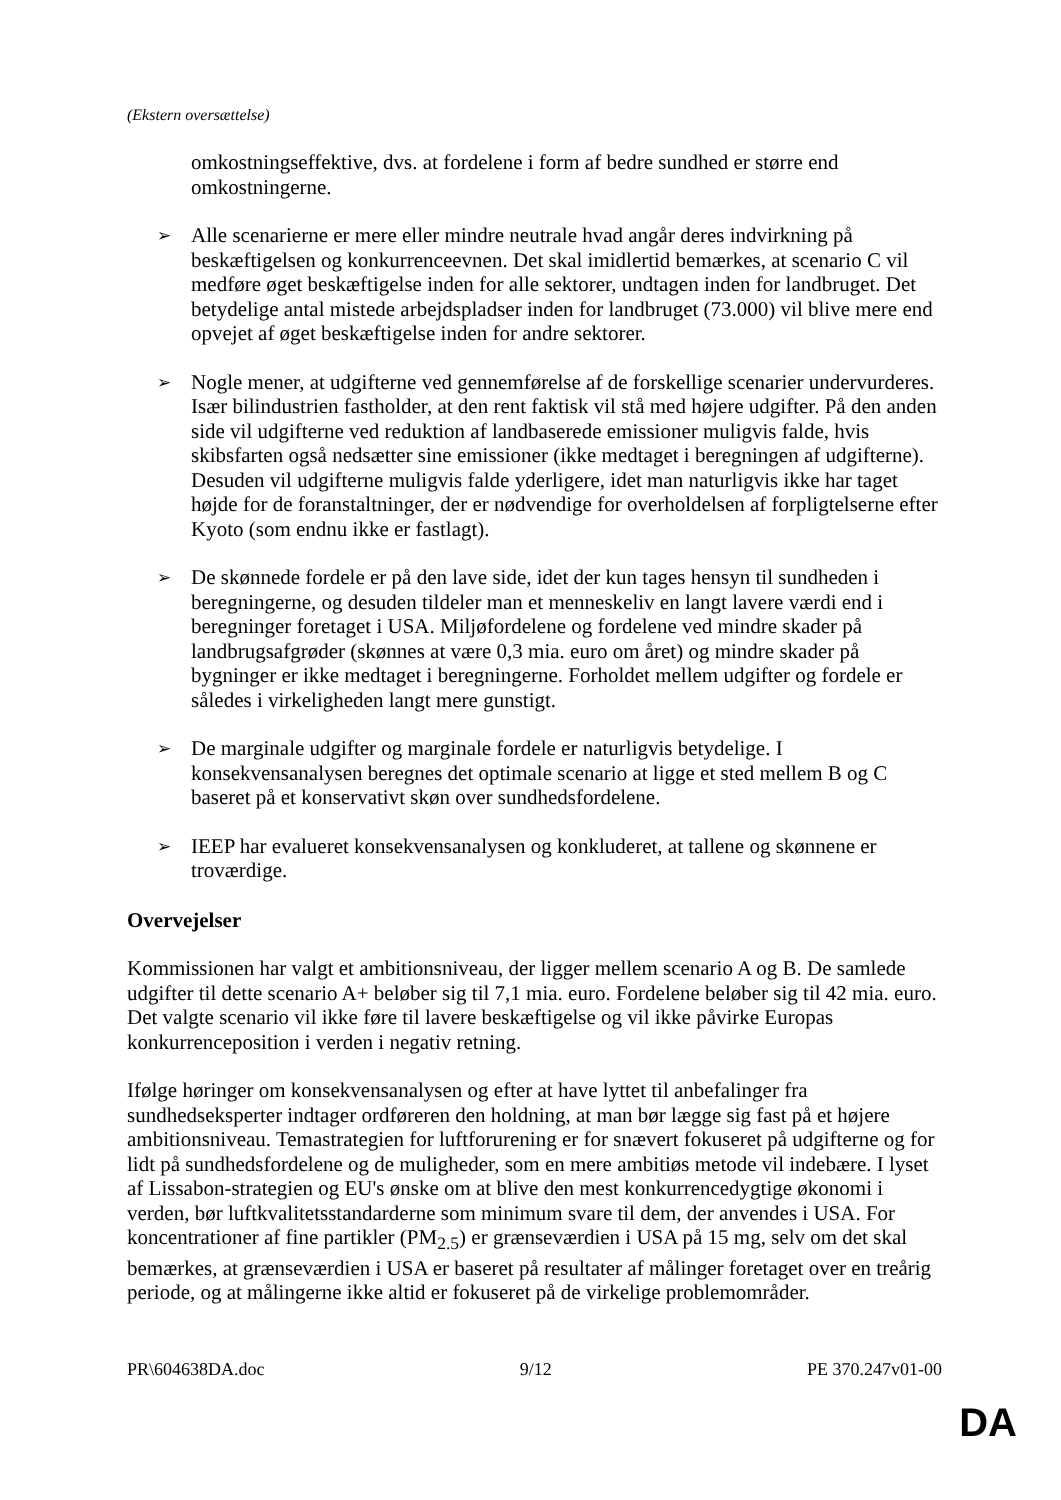(Ekstern oversættelse)
omkostningseffektive, dvs. at fordelene i form af bedre sundhed er større end omkostningerne.
➢
Alle scenarierne er mere eller mindre neutrale hvad angår deres indvirkning på beskæftigelsen og konkurrenceevnen. Det skal imidlertid bemærkes, at scenario C vil medføre øget beskæftigelse inden for alle sektorer, undtagen inden for landbruget. Det betydelige antal mistede arbejdspladser inden for landbruget (73.000) vil blive mere end opvejet af øget beskæftigelse inden for andre sektorer.
➢
Nogle mener, at udgifterne ved gennemførelse af de forskellige scenarier undervurderes. Især bilindustrien fastholder, at den rent faktisk vil stå med højere udgifter. På den anden side vil udgifterne ved reduktion af landbaserede emissioner muligvis falde, hvis skibsfarten også nedsætter sine emissioner (ikke medtaget i beregningen af udgifterne). Desuden vil udgifterne muligvis falde yderligere, idet man naturligvis ikke har taget højde for de foranstaltninger, der er nødvendige for overholdelsen af forpligtelserne efter Kyoto (som endnu ikke er fastlagt).
➢
De skønnede fordele er på den lave side, idet der kun tages hensyn til sundheden i beregningerne, og desuden tildeler man et menneskeliv en langt lavere værdi end i beregninger foretaget i USA. Miljøfordelene og fordelene ved mindre skader på landbrugsafgrøder (skønnes at være 0,3 mia. euro om året) og mindre skader på bygninger er ikke medtaget i beregningerne. Forholdet mellem udgifter og fordele er således i virkeligheden langt mere gunstigt.
➢
De marginale udgifter og marginale fordele er naturligvis betydelige. I konsekvensanalysen beregnes det optimale scenario at ligge et sted mellem B og C baseret på et konservativt skøn over sundhedsfordelene.
➢
IEEP har evalueret konsekvensanalysen og konkluderet, at tallene og skønnene er troværdige.
Overvejelser
Kommissionen har valgt et ambitionsniveau, der ligger mellem scenario A og B. De samlede udgifter til dette scenario A+ beløber sig til 7,1 mia. euro. Fordelene beløber sig til 42 mia. euro. Det valgte scenario vil ikke føre til lavere beskæftigelse og vil ikke påvirke Europas konkurrenceposition i verden i negativ retning.
Ifølge høringer om konsekvensanalysen og efter at have lyttet til anbefalinger fra sundhedseksperter indtager ordføreren den holdning, at man bør lægge sig fast på et højere ambitionsniveau. Temastrategien for luftforurening er for snævert fokuseret på udgifterne og for lidt på sundhedsfordelene og de muligheder, som en mere ambitiøs metode vil indebære. I lyset af Lissabon-strategien og EU's ønske om at blive den mest konkurrencedygtige økonomi i verden, bør luftkvalitetsstandarderne som minimum svare til dem, der anvendes i USA. For koncentrationer af fine partikler (PM<sub>2.5</sub>) er grænseværdien i USA på 15 mg, selv om det skal bemærkes, at grænseværdien i USA er baseret på resultater af målinger foretaget over en treårig periode, og at målingerne ikke altid er fokuseret på de virkelige problemområder.
PR\604638DA.doc 9/12 PE 370.247v01-00
DA